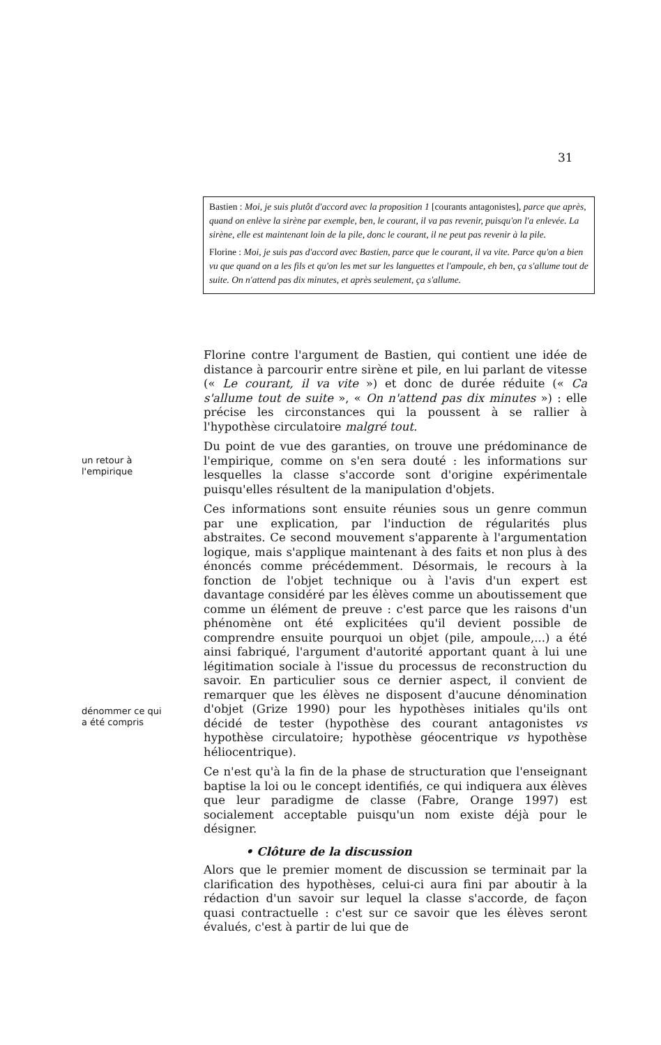31
Bastien : Moi, je suis plutôt d'accord avec la proposition 1 [courants antagonistes], parce que après, quand on enlève la sirène par exemple, ben, le courant, il va pas revenir, puisqu'on l'a enlevée. La sirène, elle est maintenant loin de la pile, donc le courant, il ne peut pas revenir à la pile.
Florine : Moi, je suis pas d'accord avec Bastien, parce que le courant, il va vite. Parce qu'on a bien vu que quand on a les fils et qu'on les met sur les languettes et l'ampoule, eh ben, ça s'allume tout de suite. On n'attend pas dix minutes, et après seulement, ça s'allume.
un retour à
l'empirique
dénommer ce qui
a été compris
Florine contre l'argument de Bastien, qui contient une idée de distance à parcourir entre sirène et pile, en lui parlant de vitesse (« Le courant, il va vite ») et donc de durée réduite (« Ca s'allume tout de suite », « On n'attend pas dix minutes ») : elle précise les circonstances qui la poussent à se rallier à l'hypothèse circulatoire malgré tout.
Du point de vue des garanties, on trouve une prédominance de l'empirique, comme on s'en sera douté : les informations sur lesquelles la classe s'accorde sont d'origine expérimentale puisqu'elles résultent de la manipulation d'objets.
Ces informations sont ensuite réunies sous un genre commun par une explication, par l'induction de régularités plus abstraites. Ce second mouvement s'apparente à l'argumentation logique, mais s'applique maintenant à des faits et non plus à des énoncés comme précédemment. Désormais, le recours à la fonction de l'objet technique ou à l'avis d'un expert est davantage considéré par les élèves comme un aboutissement que comme un élément de preuve : c'est parce que les raisons d'un phénomène ont été explicitées qu'il devient possible de comprendre ensuite pourquoi un objet (pile, ampoule,...) a été ainsi fabriqué, l'argument d'autorité apportant quant à lui une légitimation sociale à l'issue du processus de reconstruction du savoir. En particulier sous ce dernier aspect, il convient de remarquer que les élèves ne disposent d'aucune dénomination d'objet (Grize 1990) pour les hypothèses initiales qu'ils ont décidé de tester (hypothèse des courant antagonistes vs hypothèse circulatoire; hypothèse géocentrique vs hypothèse héliocentrique).
Ce n'est qu'à la fin de la phase de structuration que l'enseignant baptise la loi ou le concept identifiés, ce qui indiquera aux élèves que leur paradigme de classe (Fabre, Orange 1997) est socialement acceptable puisqu'un nom existe déjà pour le désigner.
• Clôture de la discussion
Alors que le premier moment de discussion se terminait par la clarification des hypothèses, celui-ci aura fini par aboutir à la rédaction d'un savoir sur lequel la classe s'accorde, de façon quasi contractuelle : c'est sur ce savoir que les élèves seront évalués, c'est à partir de lui que de